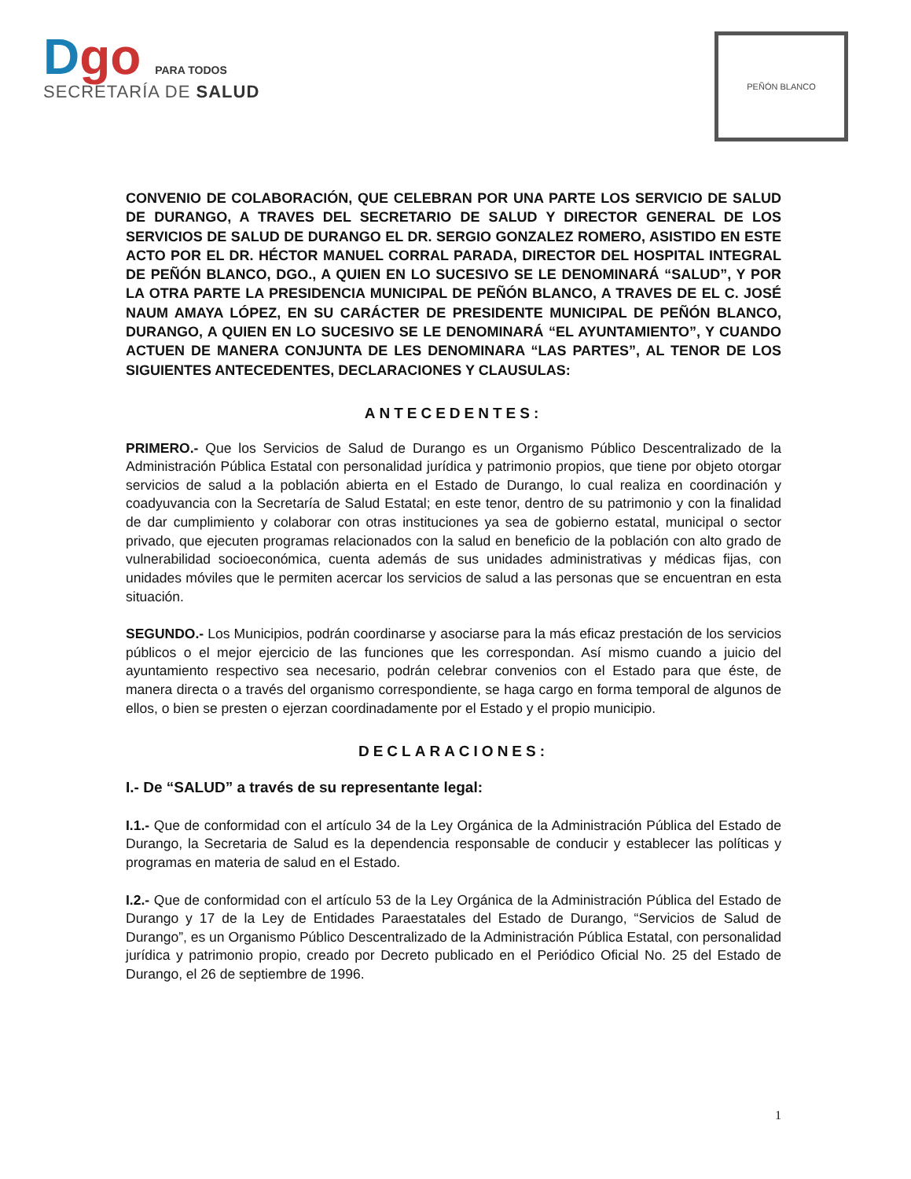Dgo PARA TODOS
SECRETARÍA DE SALUD
PEÑÓN BLANCO
CONVENIO DE COLABORACIÓN, QUE CELEBRAN POR UNA PARTE LOS SERVICIO DE SALUD DE DURANGO, A TRAVES DEL SECRETARIO DE SALUD Y DIRECTOR GENERAL DE LOS SERVICIOS DE SALUD DE DURANGO EL DR. SERGIO GONZALEZ ROMERO, ASISTIDO EN ESTE ACTO POR EL DR. HÉCTOR MANUEL CORRAL PARADA, DIRECTOR DEL HOSPITAL INTEGRAL DE PEÑÓN BLANCO, DGO., A QUIEN EN LO SUCESIVO SE LE DENOMINARÁ “SALUD”, Y POR LA OTRA PARTE LA PRESIDENCIA MUNICIPAL DE PEÑÓN BLANCO, A TRAVES DE EL C. JOSÉ NAUM AMAYA LÓPEZ, EN SU CARÁCTER DE PRESIDENTE MUNICIPAL DE PEÑÓN BLANCO, DURANGO, A QUIEN EN LO SUCESIVO SE LE DENOMINARÁ “EL AYUNTAMIENTO”, Y CUANDO ACTUEN DE MANERA CONJUNTA DE LES DENOMINARA “LAS PARTES”, AL TENOR DE LOS SIGUIENTES ANTECEDENTES, DECLARACIONES Y CLAUSULAS:
ANTECEDENTES:
PRIMERO.- Que los Servicios de Salud de Durango es un Organismo Público Descentralizado de la Administración Pública Estatal con personalidad jurídica y patrimonio propios, que tiene por objeto otorgar servicios de salud a la población abierta en el Estado de Durango, lo cual realiza en coordinación y coadyuvancia con la Secretaría de Salud Estatal; en este tenor, dentro de su patrimonio y con la finalidad de dar cumplimiento y colaborar con otras instituciones ya sea de gobierno estatal, municipal o sector privado, que ejecuten programas relacionados con la salud en beneficio de la población con alto grado de vulnerabilidad socioeconómica, cuenta además de sus unidades administrativas y médicas fijas, con unidades móviles que le permiten acercar los servicios de salud a las personas que se encuentran en esta situación.
SEGUNDO.- Los Municipios, podrán coordinarse y asociarse para la más eficaz prestación de los servicios públicos o el mejor ejercicio de las funciones que les correspondan. Así mismo cuando a juicio del ayuntamiento respectivo sea necesario, podrán celebrar convenios con el Estado para que éste, de manera directa o a través del organismo correspondiente, se haga cargo en forma temporal de algunos de ellos, o bien se presten o ejerzan coordinadamente por el Estado y el propio municipio.
DECLARACIONES:
I.- De “SALUD” a través de su representante legal:
I.1.- Que de conformidad con el artículo 34 de la Ley Orgánica de la Administración Pública del Estado de Durango, la Secretaria de Salud es la dependencia responsable de conducir y establecer las políticas y programas en materia de salud en el Estado.
I.2.- Que de conformidad con el artículo 53 de la Ley Orgánica de la Administración Pública del Estado de Durango y 17 de la Ley de Entidades Paraestatales del Estado de Durango, “Servicios de Salud de Durango”, es un Organismo Público Descentralizado de la Administración Pública Estatal, con personalidad jurídica y patrimonio propio, creado por Decreto publicado en el Periódico Oficial No. 25 del Estado de Durango, el 26 de septiembre de 1996.
1